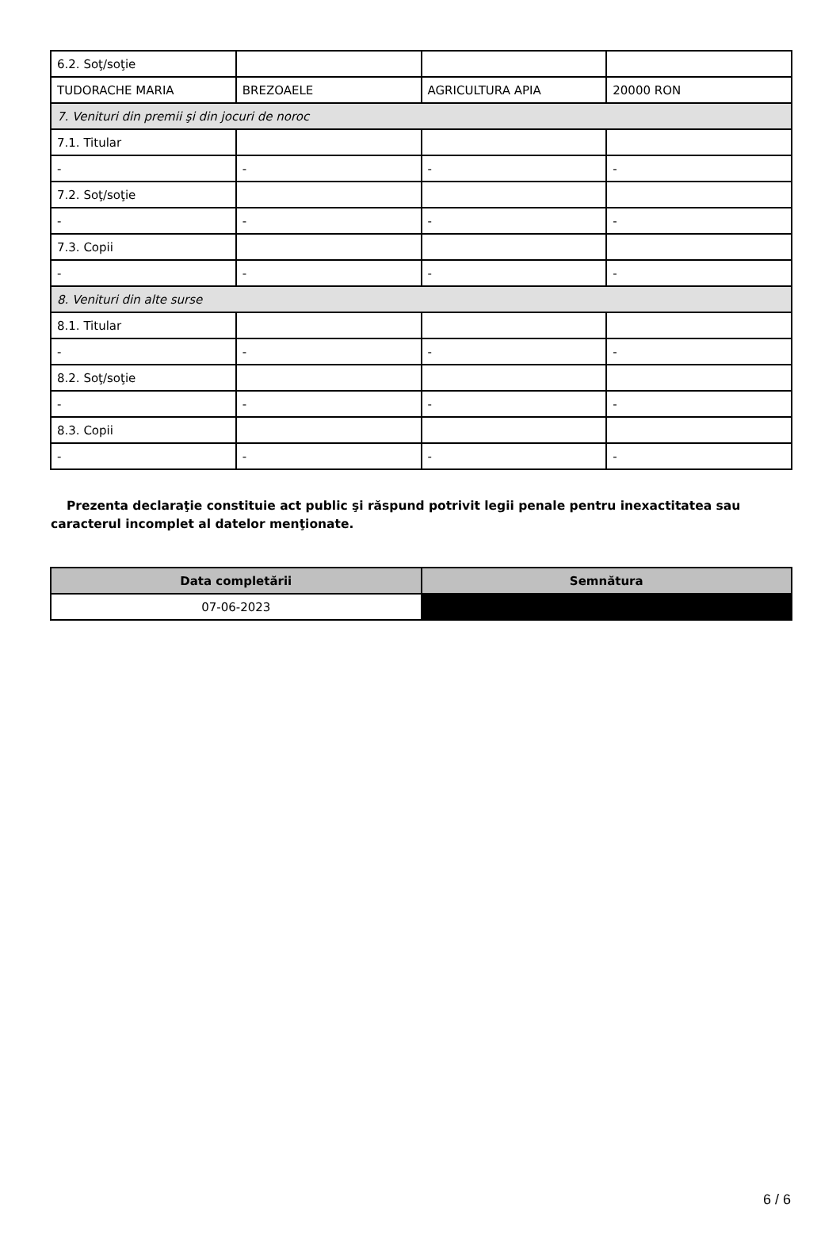| 6.2. Soţ/soţie | | | |
| TUDORACHE MARIA | BREZOAELE | AGRICULTURA APIA | 20000 RON |
| 7. Venituri din premii şi din jocuri de noroc | | | |
| 7.1. Titular | | | |
| - | - | - | - |
| 7.2. Soţ/soţie | | | |
| - | - | - | - |
| 7.3. Copii | | | |
| - | - | - | - |
| 8. Venituri din alte surse | | | |
| 8.1. Titular | | | |
| - | - | - | - |
| 8.2. Soţ/soţie | | | |
| - | - | - | - |
| 8.3. Copii | | | |
| - | - | - | - |
Prezenta declaraţie constituie act public şi răspund potrivit legii penale pentru inexactitatea sau caracterul incomplet al datelor menţionate.
| Data completării | Semnătura |
| --- | --- |
| 07-06-2023 | |
6 / 6